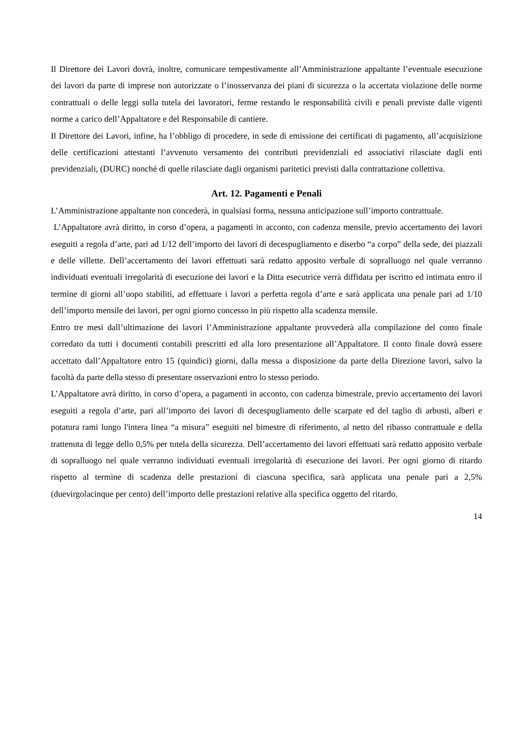Il Direttore dei Lavori dovrà, inoltre, comunicare tempestivamente all’Amministrazione appaltante l’eventuale esecuzione dei lavori da parte di imprese non autorizzate o l’inosservanza dei piani di sicurezza o la accertata violazione delle norme contrattuali o delle leggi sulla tutela dei lavoratori, ferme restando le responsabilità civili e penali previste dalle vigenti norme a carico dell’Appaltatore e del Responsabile di cantiere.
Il Direttore dei Lavori, infine, ha l’obbligo di procedere, in sede di emissione dei certificati di pagamento, all’acquisizione delle certificazioni attestanti l’avvenuto versamento dei contributi previdenziali ed associativi rilasciate dagli enti previdenziali, (DURC) nonché di quelle rilasciate dagli organismi paritetici previsti dalla contrattazione collettiva.
Art. 12. Pagamenti e Penali
L’Amministrazione appaltante non concederà, in qualsiasi forma, nessuna anticipazione sull’importo contrattuale.
L’Appaltatore avrà diritto, in corso d’opera, a pagamenti in acconto, con cadenza mensile, previo accertamento dei lavori eseguiti a regola d’arte, pari ad 1/12 dell’importo dei lavori di decespugliamento e diserbo “a corpo” della sede, dei piazzali e delle villette. Dell’accertamento dei lavori effettuati sarà redatto apposito verbale di sopralluogo nel quale verranno individuati eventuali irregolarità di esecuzione dei lavori e la Ditta esecutrice verrà diffidata per iscritto ed intimata entro il termine di giorni all’uopo stabiliti, ad effettuare i lavori a perfetta regola d’arte e sarà applicata una penale pari ad 1/10 dell’importo mensile dei lavori, per ogni giorno concesso in più rispetto alla scadenza mensile.
Entro tre mesi dall’ultimazione dei lavori l’Amministrazione appaltante provvederà alla compilazione del conto finale corredato da tutti i documenti contabili prescritti ed alla loro presentazione all’Appaltatore. Il conto finale dovrà essere accettato dall’Appaltatore entro 15 (quindici) giorni, dalla messa a disposizione da parte della Direzione lavori, salvo la facoltà da parte della stesso di presentare osservazioni entro lo stesso periodo.
L’Appaltatore avrà diritto, in corso d’opera, a pagamenti in acconto, con cadenza bimestrale, previo accertamento dei lavori eseguiti a regola d’arte, pari all’importo dei lavori di decespugliamento delle scarpate ed del taglio di arbusti, alberi e potatura rami lungo l'intera linea “a misura” eseguiti nel bimestre di riferimento, al netto del ribasso contrattuale e della trattenuta di legge dello 0,5% per tutela della sicurezza. Dell’accertamento dei lavori effettuati sarà redatto apposito verbale di sopralluogo nel quale verranno individuati eventuali irregolarità di esecuzione dei lavori. Per ogni giorno di ritardo rispetto al termine di scadenza delle prestazioni di ciascuna specifica, sarà applicata una penale pari a 2,5% (duevirgolacinque per cento) dell’importo delle prestazioni relative alla specifica oggetto del ritardo.
14